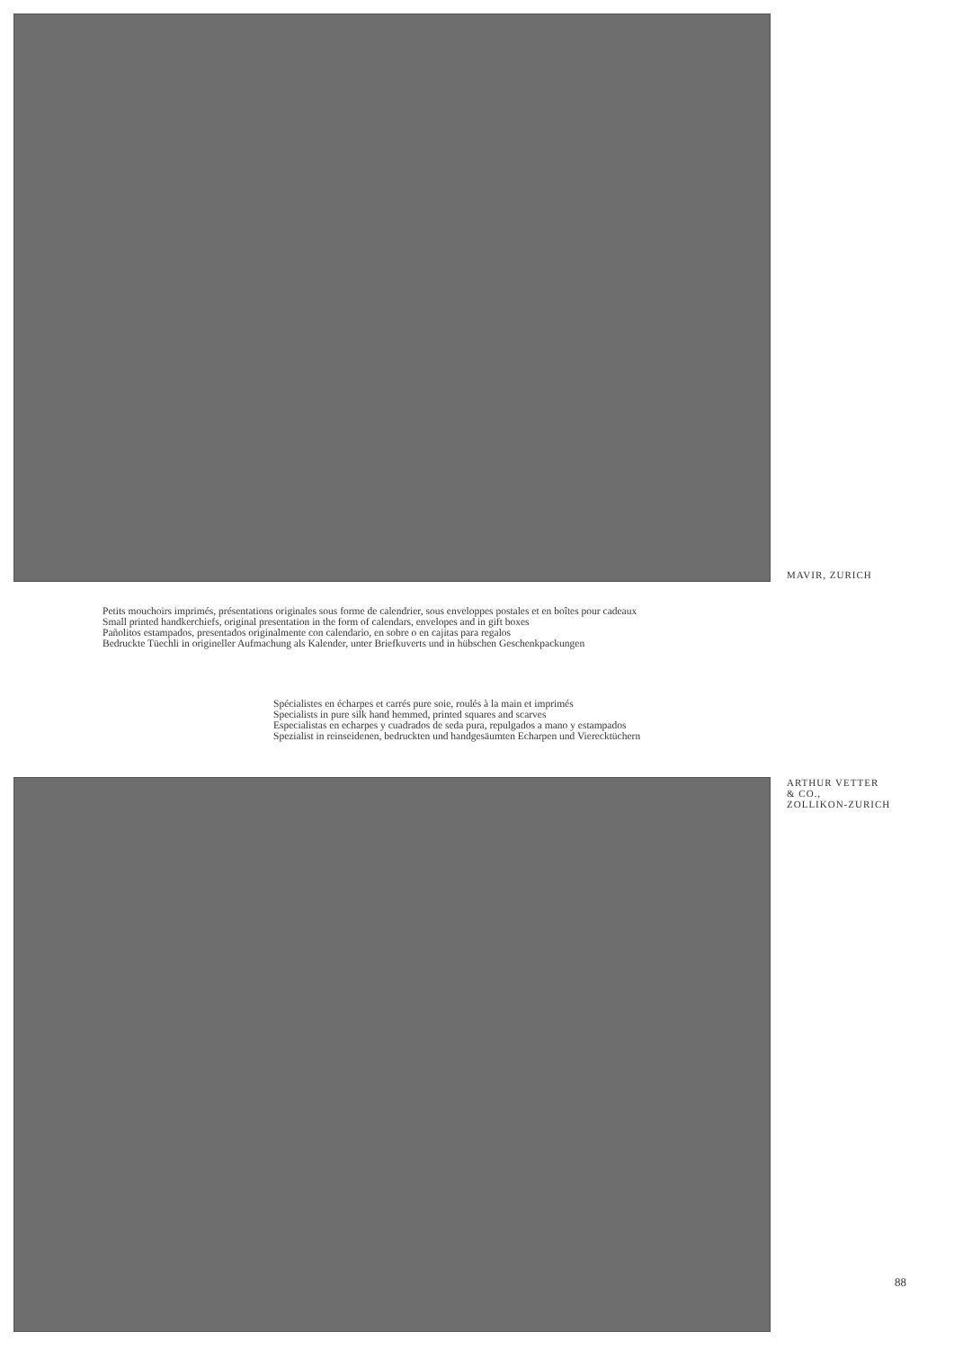MAVIR, ZURICH
Petits mouchoirs imprimés, présentations originales sous forme de calendrier, sous enveloppes postales et en boîtes pour cadeaux
Small printed handkerchiefs, original presentation in the form of calendars, envelopes and in gift boxes
Pañolitos estampados, presentados originalmente con calendario, en sobre o en cajitas para regalos
Bedruckte Tüechli in origineller Aufmachung als Kalender, unter Briefkuverts und in hübschen Geschenkpackungen
Spécialistes en écharpes et carrés pure soie, roulés à la main et imprimés
Specialists in pure silk hand hemmed, printed squares and scarves
Especialistas en echarpes y cuadrados de seda pura, repulgados a mano y estampados
Spezialist in reinseidenen, bedruckten und handgesäumten Echarpen und Vierecktüchern
ARTHUR VETTER
& CO.,
ZOLLIKON-ZURICH
88